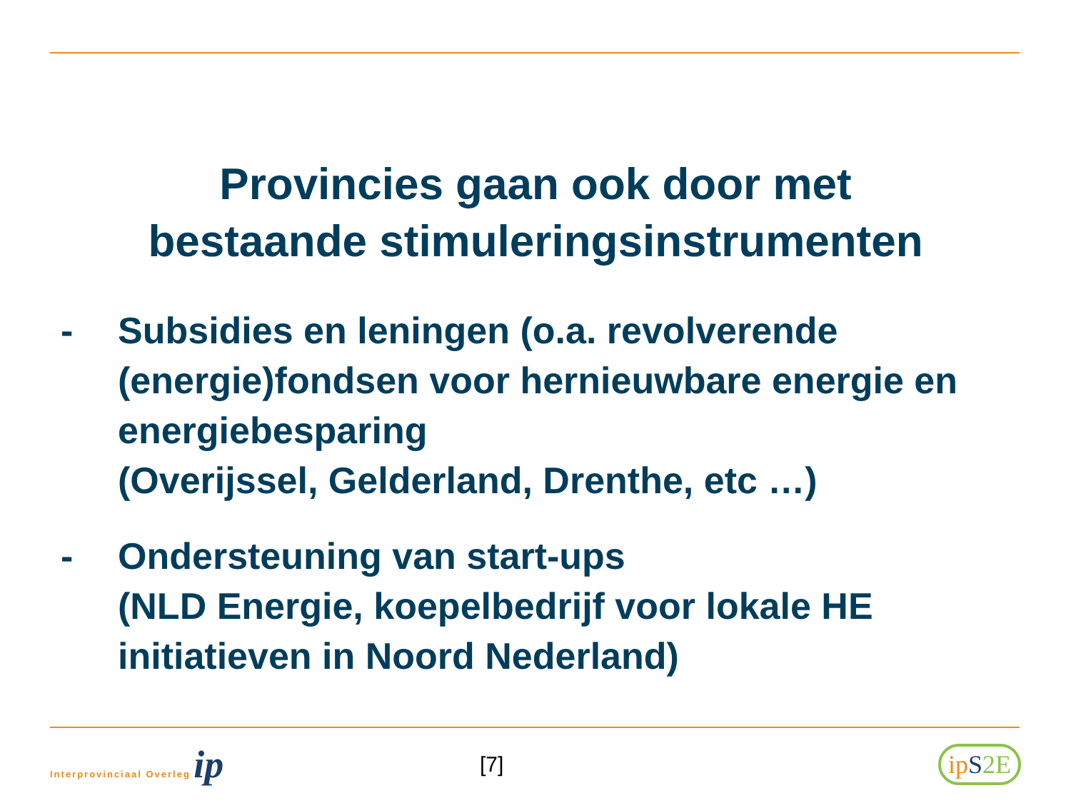Provincies gaan ook door met
bestaande stimuleringsinstrumenten
- Subsidies en leningen (o.a. revolverende (energie)fondsen voor hernieuwbare energie en energiebesparing
(Overijssel, Gelderland, Drenthe, etc …)
- Ondersteuning van start-ups
(NLD Energie, koepelbedrijf voor lokale HE initiatieven in Noord Nederland)
Interprovinciaal Overleg ip
[7]
ipS 2E